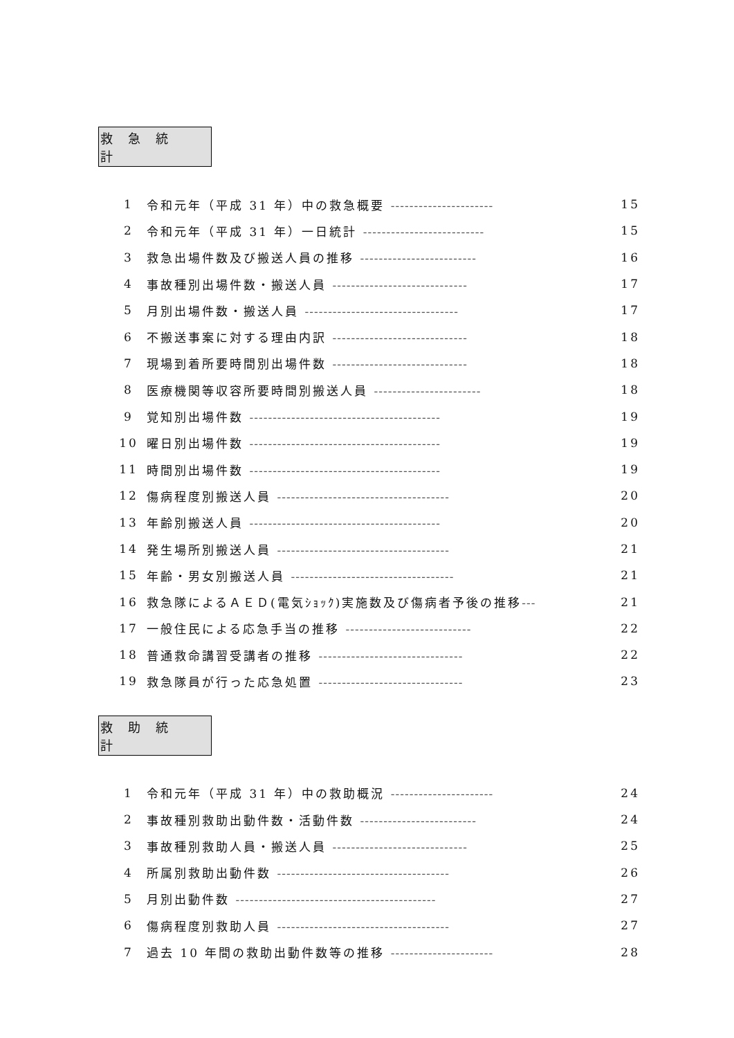救急統計
1 令和元年（平成 31 年）中の救急概要 ---------------------- 15
2 令和元年（平成 31 年）一日統計 -------------------------- 15
3 救急出場件数及び搬送人員の推移 ------------------------- 16
4 事故種別出場件数・搬送人員 ----------------------------- 17
5 月別出場件数・搬送人員 --------------------------------- 17
6 不搬送事案に対する理由内訳 ----------------------------- 18
7 現場到着所要時間別出場件数 ----------------------------- 18
8 医療機関等収容所要時間別搬送人員 ----------------------- 18
9 覚知別出場件数 ----------------------------------------- 19
10 曜日別出場件数 ----------------------------------------- 19
11 時間別出場件数 ----------------------------------------- 19
12 傷病程度別搬送人員 ------------------------------------- 20
13 年齢別搬送人員 ----------------------------------------- 20
14 発生場所別搬送人員 ------------------------------------- 21
15 年齢・男女別搬送人員 ----------------------------------- 21
16 救急隊によるＡＥＤ(電気ｼｮｯｸ)実施数及び傷病者予後の推移--- 21
17 一般住民による応急手当の推移 --------------------------- 22
18 普通救命講習受講者の推移 ------------------------------- 22
19 救急隊員が行った応急処置 ------------------------------- 23
救助統計
1 令和元年（平成 31 年）中の救助概況 ---------------------- 24
2 事故種別救助出動件数・活動件数 ------------------------- 24
3 事故種別救助人員・搬送人員 ----------------------------- 25
4 所属別救助出動件数 ------------------------------------- 26
5 月別出動件数 ------------------------------------------- 27
6 傷病程度別救助人員 ------------------------------------- 27
7 過去 10 年間の救助出動件数等の推移 ---------------------- 28